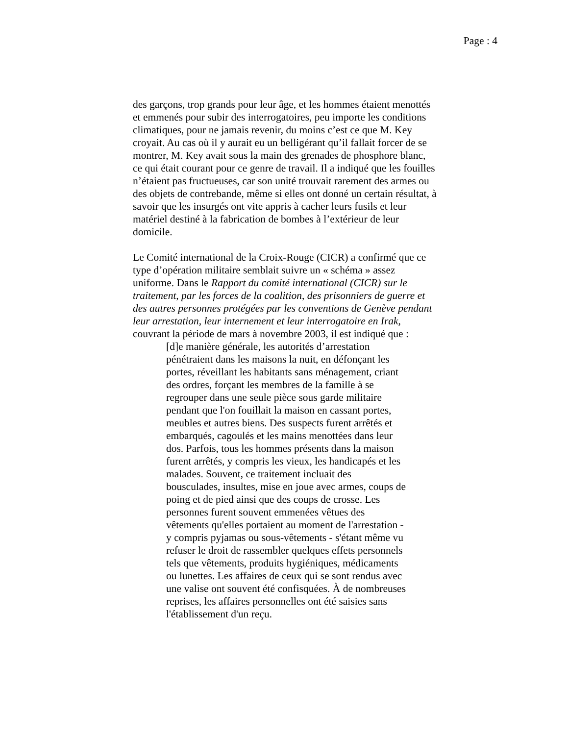Page : 4
des garçons, trop grands pour leur âge, et les hommes étaient menottés et emmenés pour subir des interrogatoires, peu importe les conditions climatiques, pour ne jamais revenir, du moins c’est ce que M. Key croyait. Au cas où il y aurait eu un belligérant qu’il fallait forcer de se montrer, M. Key avait sous la main des grenades de phosphore blanc, ce qui était courant pour ce genre de travail. Il a indiqué que les fouilles n’étaient pas fructueuses, car son unité trouvait rarement des armes ou des objets de contrebande, même si elles ont donné un certain résultat, à savoir que les insurgés ont vite appris à cacher leurs fusils et leur matériel destiné à la fabrication de bombes à l’extérieur de leur domicile.
Le Comité international de la Croix-Rouge (CICR) a confirmé que ce type d’opération militaire semblait suivre un « schéma » assez uniforme. Dans le Rapport du comité international (CICR) sur le traitement, par les forces de la coalition, des prisonniers de guerre et des autres personnes protégées par les conventions de Genève pendant leur arrestation, leur internement et leur interrogatoire en Irak, couvrant la période de mars à novembre 2003, il est indiqué que :
[d]e manière générale, les autorités d’arrestation pénétraient dans les maisons la nuit, en défonçant les portes, réveillant les habitants sans ménagement, criant des ordres, forçant les membres de la famille à se regrouper dans une seule pièce sous garde militaire pendant que l'on fouillait la maison en cassant portes, meubles et autres biens. Des suspects furent arrêtés et embarqués, cagoulés et les mains menottées dans leur dos. Parfois, tous les hommes présents dans la maison furent arrêtés, y compris les vieux, les handicapés et les malades. Souvent, ce traitement incluait des bousculades, insultes, mise en joue avec armes, coups de poing et de pied ainsi que des coups de crosse. Les personnes furent souvent emmenées vêtues des vêtements qu'elles portaient au moment de l'arrestation - y compris pyjamas ou sous-vêtements - s'étant même vu refuser le droit de rassembler quelques effets personnels tels que vêtements, produits hygiéniques, médicaments ou lunettes. Les affaires de ceux qui se sont rendus avec une valise ont souvent été confisquées. À de nombreuses reprises, les affaires personnelles ont été saisies sans l'établissement d'un reçu.